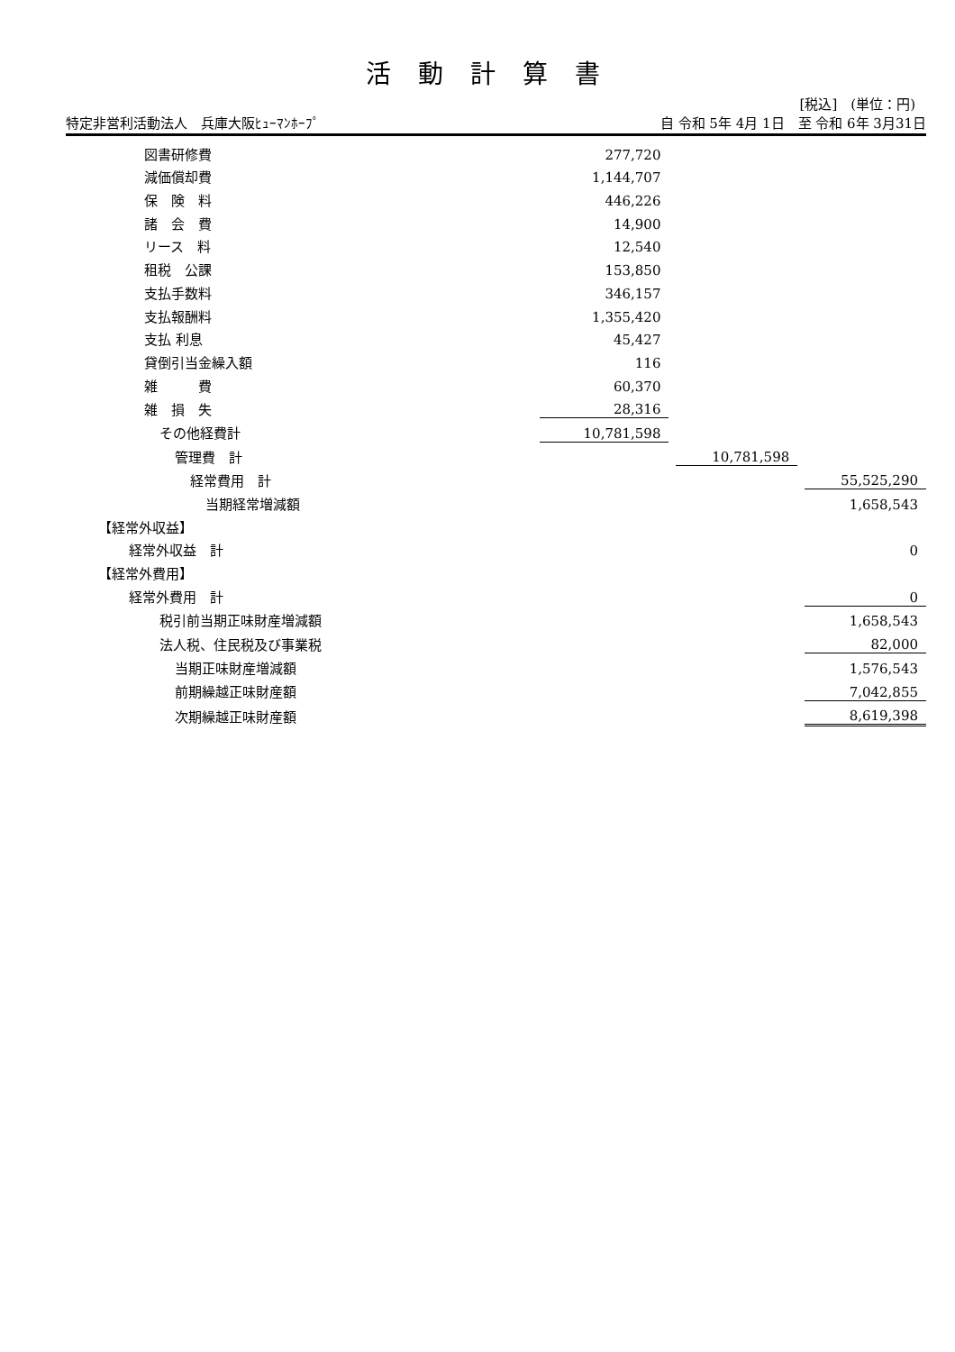活動計算書
[税込]　(単位：円)
特定非営利活動法人　兵庫大阪ﾋｭｰﾏﾝﾎｰﾌﾟ 自 令和 5年 4月 1日　至 令和 6年 3月31日
| 図書研修費 | 277,720 | | | | |
| 減価償却費 | 1,144,707 | | | | |
| 保 険 料 | 446,226 | | | | |
| 諸 会 費 | 14,900 | | | | |
| リース 料 | 12,540 | | | | |
| 租税 公課 | 153,850 | | | | |
| 支払手数料 | 346,157 | | | | |
| 支払報酬料 | 1,355,420 | | | | |
| 支払 利息 | 45,427 | | | | |
| 貸倒引当金繰入額 | 116 | | | | |
| 雑 費 | 60,370 | | | | |
| 雑 損 失 | 28,316 | | | | |
| その他経費計 | 10,781,598 | | | | |
| 管理費 計 | | | 10,781,598 | | |
| 経常費用 計 | | | | | 55,525,290 |
| 当期経常増減額 | | | | | 1,658,543 |
| 【経常外収益】 | | | | | |
| 経常外収益 計 | | | | | 0 |
| 【経常外費用】 | | | | | |
| 経常外費用 計 | | | | | 0 |
| 税引前当期正味財産増減額 | | | | | 1,658,543 |
| 法人税、住民税及び事業税 | | | | | 82,000 |
| 当期正味財産増減額 | | | | | 1,576,543 |
| 前期繰越正味財産額 | | | | | 7,042,855 |
| 次期繰越正味財産額 | | | | | 8,619,398 |